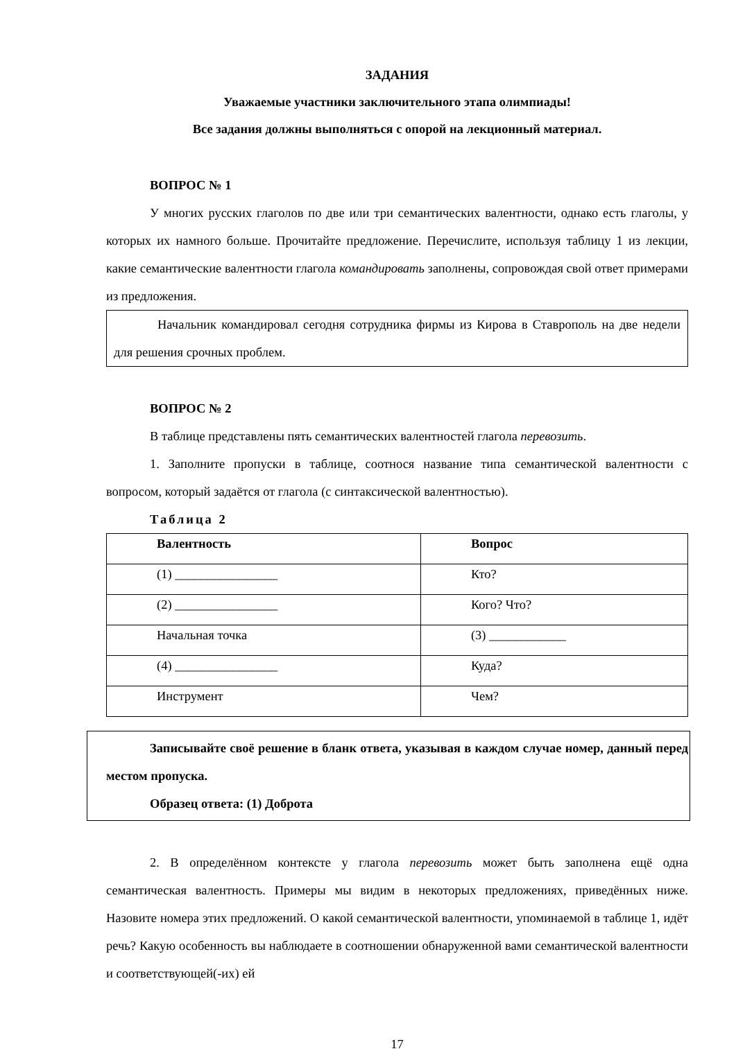ЗАДАНИЯ
Уважаемые участники заключительного этапа олимпиады!
Все задания должны выполняться с опорой на лекционный материал.
ВОПРОС № 1
У многих русских глаголов по две или три семантических валентности, однако есть глаголы, у которых их намного больше. Прочитайте предложение. Перечислите, используя таблицу 1 из лекции, какие семантические валентности глагола командировать заполнены, сопровождая свой ответ примерами из предложения.
Начальник командировал сегодня сотрудника фирмы из Кирова в Ставрополь на две недели для решения срочных проблем.
ВОПРОС № 2
В таблице представлены пять семантических валентностей глагола перевозить.
1. Заполните пропуски в таблице, соотнося название типа семантической валентности с вопросом, который задаётся от глагола (с синтаксической валентностью).
Таблица 2
| Валентность | Вопрос |
| --- | --- |
| (1) ________________ | Кто? |
| (2) ________________ | Кого? Что? |
| Начальная точка | (3) ____________ |
| (4) ________________ | Куда? |
| Инструмент | Чем? |
Записывайте своё решение в бланк ответа, указывая в каждом случае номер, данный перед местом пропуска.
Образец ответа: (1) Доброта
2. В определённом контексте у глагола перевозить может быть заполнена ещё одна семантическая валентность. Примеры мы видим в некоторых предложениях, приведённых ниже. Назовите номера этих предложений. О какой семантической валентности, упоминаемой в таблице 1, идёт речь? Какую особенность вы наблюдаете в соотношении обнаруженной вами семантической валентности и соответствующей(-их) ей
17